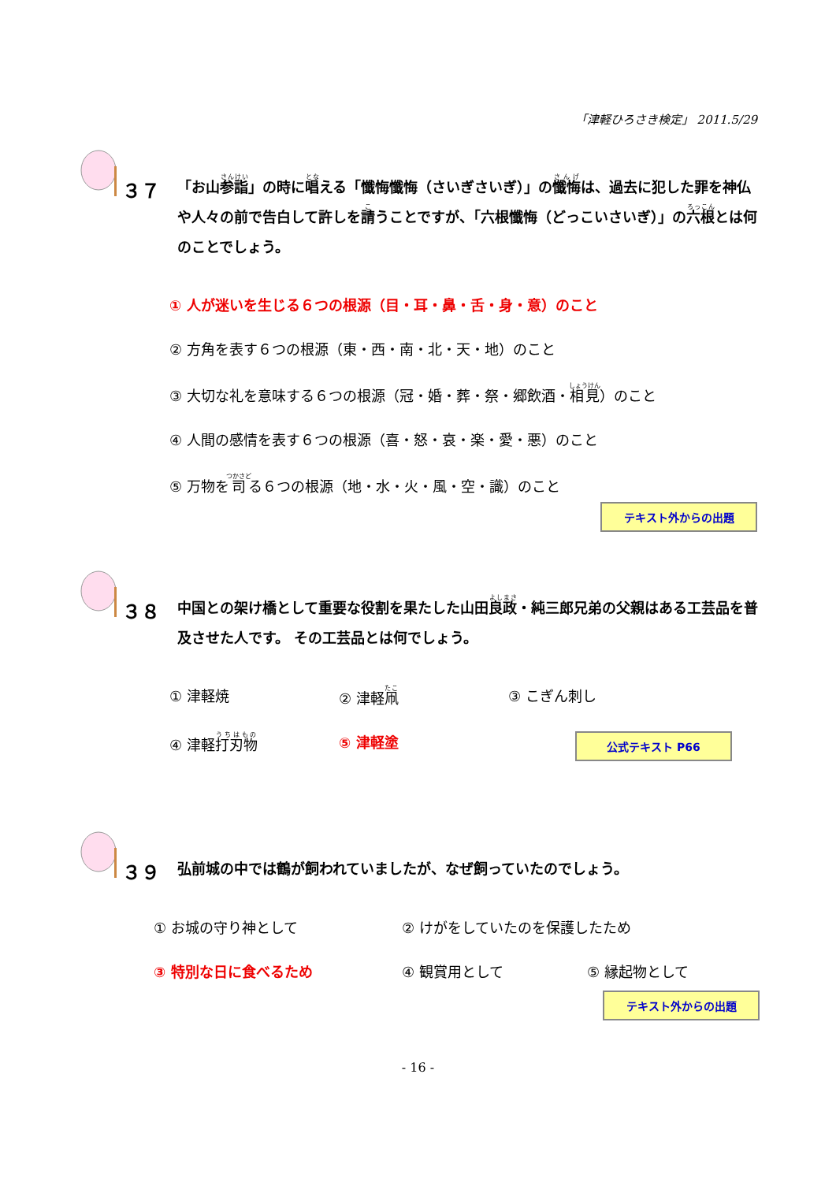「津軽ひろさき検定」 2011.5/29
３７
「お山参詣」の時に唱える「懺悔懺悔（さいぎさいぎ）」の懺悔は、過去に犯した罪を神仏や人々の前で告白して許しを請うことですが、「六根懺悔（どっこいさいぎ）」の六根とは何のことでしょう。
① 人が迷いを生じる６つの根源（目・耳・鼻・舌・身・意）のこと
② 方角を表す６つの根源（東・西・南・北・天・地）のこと
③ 大切な礼を意味する６つの根源（冠・婚・葬・祭・郷飲酒・相見）のこと
④ 人間の感情を表す６つの根源（喜・怒・哀・楽・愛・悪）のこと
⑤ 万物を司る６つの根源（地・水・火・風・空・識）のこと
テキスト外からの出題
３８
中国との架け橋として重要な役割を果たした山田良政・純三郎兄弟の父親はある工芸品を普及させた人です。 その工芸品とは何でしょう。
① 津軽焼 ② 津軽凧 ③ こぎん刺し
④ 津軽打刃物 ⑤ 津軽塗 公式テキスト P66
３９
弘前城の中では鶴が飼われていましたが、なぜ飼っていたのでしょう。
① お城の守り神として ② けがをしていたのを保護したため
③ 特別な日に食べるため ④ 観賞用として ⑤ 縁起物として
テキスト外からの出題
- 16 -